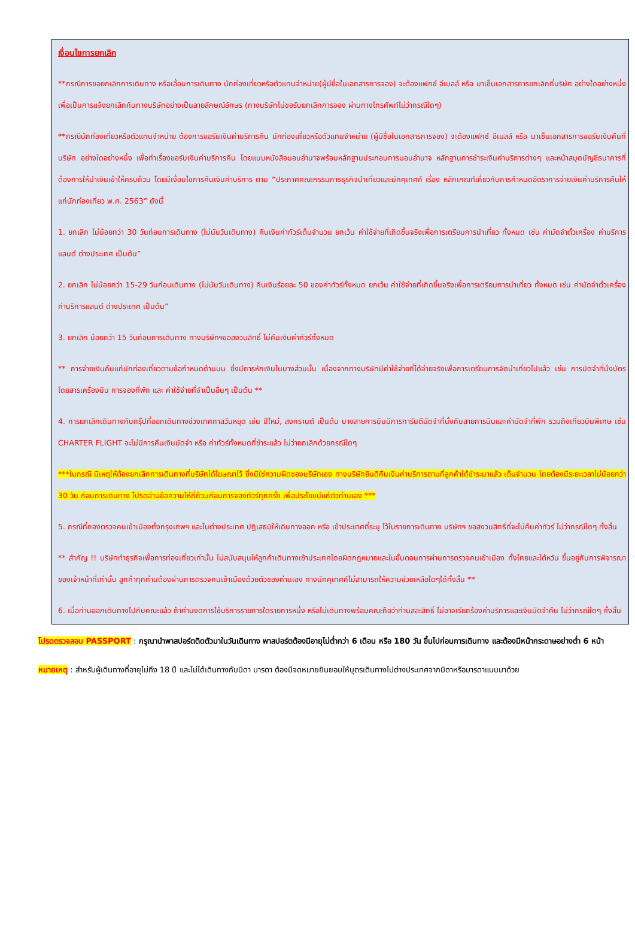เงื่อนไขการยกเลิก
**กรณีการขอยกเลิกการเดินทาง หรือเลื่อนการเดินทาง นักท่องเที่ยวหรือตัวแทนจำหน่าย(ผู้มีชื่อในเอกสารการจอง) จะต้องแฟกซ์ อีเมลล์ หรือ มาเซ็นเอกสารการยกเลิกที่บริษัท อย่างใดอย่างหนึ่ง เพื่อเป็นการแจ้งยกเลิกกับทางบริษัทอย่างเป็นลายลักษณ์อักษร (ทางบริษัทไม่ขอรับยกเลิกการจอง ผ่านทางโทรศัพท์ไม่ว่ากรณีใดๆ)
**กรณีนักท่องเที่ยวหรือตัวแทนจำหน่าย ต้องการขอรับเงินค่าบริการคืน นักท่องเที่ยวหรือตัวแทนจำหน่าย (ผู้มีชื่อในเอกสารการจอง) จะต้องแฟกซ์ อีเมลล์ หรือ มาเซ็นเอกสารการขอรับเงินคืนที่บริษัท อย่างใดอย่างหนึ่ง เพื่อทำเรื่องขอรับเงินค่าบริการคืน โดยแนบหนังสือมอบอำนาจพร้อมหลักฐานประกอบการมอบอำนาจ หลักฐานการชำระเงินค่าบริการต่างๆ และหน้าสมุดบัญชีธนาคารที่ต้องการให้นำเงินเข้าให้ครบถ้วน โดยมีเงื่อนไขการคืนเงินค่าบริการ ตาม “ประกาศคณะกรรมการธุรกิจนำเที่ยวและมัคคุเทศก์ เรื่อง หลักเกณฑ์เกี่ยวกับการกำหนดอัตราการจ่ายเงินค่าบริการคืนให้แก่นักท่องเที่ยว พ.ศ. 2563” ดังนี้
1. ยกเลิก ไม่น้อยกว่า 30 วันก่อนการเดินทาง (ไม่นับวันเดินทาง) คืนเงินค่าทัวร์เต็มจำนวน ยกเว้น ค่าใช้จ่ายที่เกิดขึ้นจริงเพื่อการเตรียมการนำเที่ยว ทั้งหมด เช่น ค่ามัดจำตั๋วเครื่อง ค่าบริการแลนด์ ต่างประเทศ เป็นต้น”
2. ยกเลิก ไม่น้อยกว่า 15-29 วันก่อนเดินทาง (ไม่นับวันเดินทาง) คืนเงินร้อยละ 50 ของค่าทัวร์ทั้งหมด ยกเว้น ค่าใช้จ่ายที่เกิดขึ้นจริงเพื่อการเตรียมการนำเที่ยว ทั้งหมด เช่น ค่ามัดจำตั๋วเครื่อง ค่าบริการแลนด์ ต่างประเทศ เป็นต้น”
3. ยกเลิก น้อยกว่า 15 วันก่อนการเดินทาง ทางบริษัทฯขอสงวนสิทธิ์ ไม่คืนเงินค่าทัวร์ทั้งหมด
** การจ่ายเงินคืนแก่นักท่องเที่ยวตามข้อกำหนดด้านบน ซึ่งมีการหักเงินในบางส่วนนั้น เนื่องจากทางบริษัทมีค่าใช้จ่ายที่ได้จ่ายจริงเพื่อการเตรียมการจัดนำเที่ยวไปแล้ว เช่น การมัดจำที่นั่งบัตรโดยสารเครื่องบิน การจองที่พัก และ ค่าใช้จ่ายที่จำเป็นอื่นๆ เป็นต้น **
4. การยกเลิกเดินทางกับกรุ๊ปที่ออกเดินทางช่วงเทศกาลวันหยุด เช่น ปีใหม่, สงกรานต์ เป็นต้น บางสายการบินมีการการันตีมัดจำที่นั่งกับสายการบินและค่ามัดจำที่พัก รวมถึงเที่ยวบินพิเศษ เช่น CHARTER FLIGHT จะไม่มีการคืนเงินมัดจำ หรือ ค่าทัวร์ทั้งหมดที่ชำระแล้ว ไม่ว่ายกเลิกด้วยกรณีใดๆ
***ในกรณี มีเหตุให้ต้องยกเลิกการเดินทางที่บริษัทได้โฆษณาไว้ ซึ่งมิใช่ความผิดของบริษัทเอง ทางบริษัทยินดีคืนเงินค่าบริการตามที่ลูกค้าได้ชำระมาแล้ว เต็มจำนวน โดยต้องมีระยะเวลาไม่น้อยกว่า 30 วัน ก่อนการเดินทาง โปรดอ่านข้อความให้ถี่ถ้วนก่อนการจองทัวร์ทุกครั้ง เพื่อประโยชน์แก่ตัวท่านเอง ***
5. กรณีที่กองตรวจคนเข้าเมืองทั้งกรุงเทพฯ และในต่างประเทศ ปฏิเสธมิให้เดินทางออก หรือ เข้าประเทศที่ระบุ ไว้ในรายการเดินทาง บริษัทฯ ขอสงวนสิทธิ์ที่จะไม่คืนค่าทัวร์ ไม่ว่ากรณีใดๆ ทั้งสิ้น
** สำคัญ !! บริษัททำธุรกิจเพื่อการท่องเที่ยวเท่านั้น ไม่สนับสนุนให้ลูกค้าเดินทางเข้าประเทศโดยผิดกฎหมายและในขั้นตอนการผ่านการตรวจคนเข้าเมือง ทั้งไทยและไต้หวัน ขึ้นอยู่กับการพิจารณาของเจ้าหน้าที่เท่านั้น ลูกค้าทุกท่านต้องผ่านการตรวจคนเข้าเมืองด้วยตัวของท่านเอง ทางมัคคุเทศก์ไม่สามารถให้ความช่วยเหลือใดๆได้ทั้งสิ้น **
6. เมื่อท่านออกเดินทางไปกับคณะแล้ว ถ้าท่านงดการใช้บริการรายการใดรายการหนึ่ง หรือไม่เดินทางพร้อมคณะถือว่าท่านสละสิทธิ์ ไม่อาจเรียกร้องค่าบริการและเงินมัดจำคืน ไม่ว่ากรณีใดๆ ทั้งสิ้น
โปรดตรวจสอบ PASSPORT : กรุณานำพาสปอร์ตติดตัวมาในวันเดินทาง พาสปอร์ตต้องมีอายุไม่ต่ำกว่า 6 เดือน หรือ 180 วัน ขึ้นไปก่อนการเดินทาง และต้องมีหน้ากระดาษอย่างต่ำ 6 หน้า
หมายเหตุ : สำหรับผู้เดินทางที่อายุไม่ถึง 18 ปี และไม่ได้เดินทางกับบิดา มารดา ต้องมีจดหมายยินยอมให้บุตรเดินทางไปต่างประเทศจากบิดาหรือมารดาแนบมาด้วย